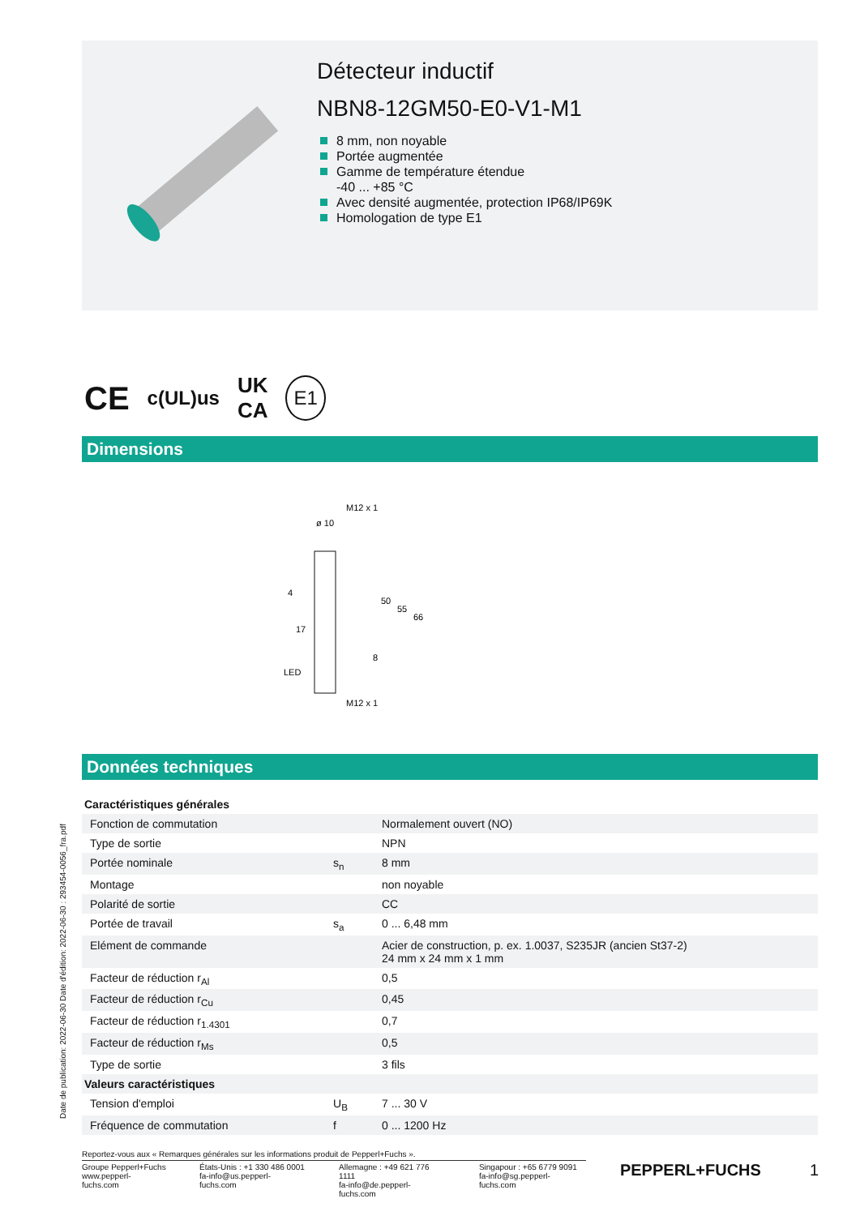Détecteur inductif
NBN8-12GM50-E0-V1-M1
8 mm, non noyable
Portée augmentée
Gamme de température étendue
-40 ... +85 °C
Avec densité augmentée, protection IP68/IP69K
Homologation de type E1
CE c(UL)us UK
CA E1
Dimensions
M12 x 1
ø 10
8
50
55
66
4
17
LED
M12 x 1
Données techniques
| Caractéristiques générales | | |
| Fonction de commutation | | Normalement ouvert (NO) |
| Type de sortie | | NPN |
| Portée nominale | s<sub>n</sub> | 8 mm |
| Montage | | non noyable |
| Polarité de sortie | | CC |
| Portée de travail | s<sub>a</sub> | 0 ... 6,48 mm |
| Elément de commande | | Acier de construction, p. ex. 1.0037, S235JR (ancien St37-2) 24 mm x 24 mm x 1 mm |
| Facteur de réduction r<sub>Al</sub> | | 0,5 |
| Facteur de réduction r<sub>Cu</sub> | | 0,45 |
| Facteur de réduction r<sub>1.4301</sub> | | 0,7 |
| Facteur de réduction r<sub>Ms</sub> | | 0,5 |
| Type de sortie | | 3 fils |
| Valeurs caractéristiques | | |
| Tension d'emploi | U<sub>B</sub> | 7 ... 30 V |
| Fréquence de commutation | f | 0 ... 1200 Hz |
Date de publication: 2022-06-30 Date d'édition: 2022-06-30 : 293454-0056_fra.pdf
Reportez-vous aux « Remarques générales sur les informations produit de Pepperl+Fuchs ».
Groupe Pepperl+Fuchs
www.pepperl-fuchs.com
États-Unis : +1 330 486 0001
fa-info@us.pepperl-fuchs.com
Allemagne : +49 621 776 1111
fa-info@de.pepperl-fuchs.com
Singapour : +65 6779 9091
fa-info@sg.pepperl-fuchs.com
PEPPERL+FUCHS 1